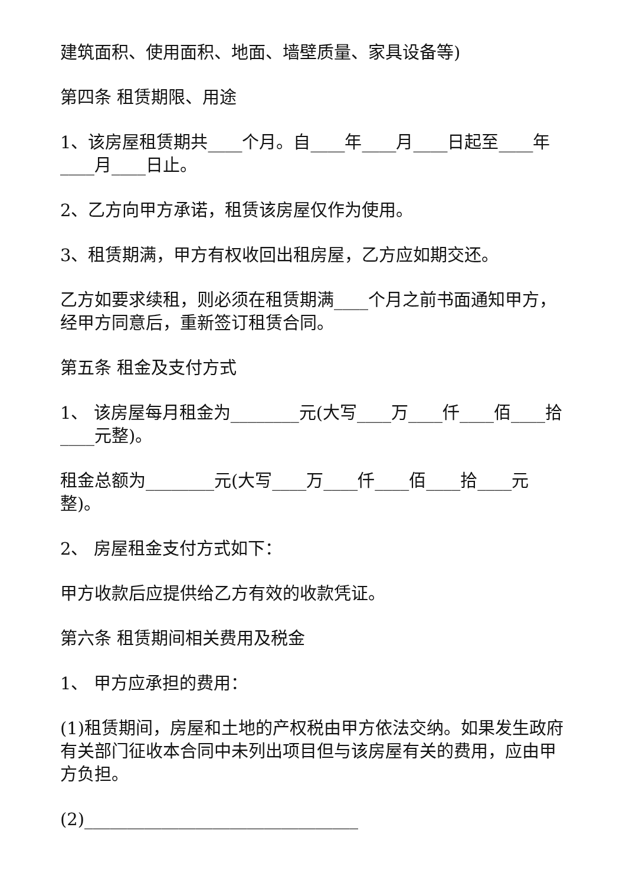建筑面积、使用面积、地面、墙壁质量、家具设备等)
第四条 租赁期限、用途
1、该房屋租赁期共____个月。自____年____月____日起至____年____月____日止。
2、乙方向甲方承诺，租赁该房屋仅作为使用。
3、租赁期满，甲方有权收回出租房屋，乙方应如期交还。
乙方如要求续租，则必须在租赁期满____个月之前书面通知甲方，经甲方同意后，重新签订租赁合同。
第五条 租金及支付方式
1、 该房屋每月租金为________元(大写____万____仟____佰____拾____元整)。
租金总额为________元(大写____万____仟____佰____拾____元整)。
2、 房屋租金支付方式如下：
甲方收款后应提供给乙方有效的收款凭证。
第六条 租赁期间相关费用及税金
1、 甲方应承担的费用：
(1)租赁期间，房屋和土地的产权税由甲方依法交纳。如果发生政府有关部门征收本合同中未列出项目但与该房屋有关的费用，应由甲方负担。
(2)________________________________